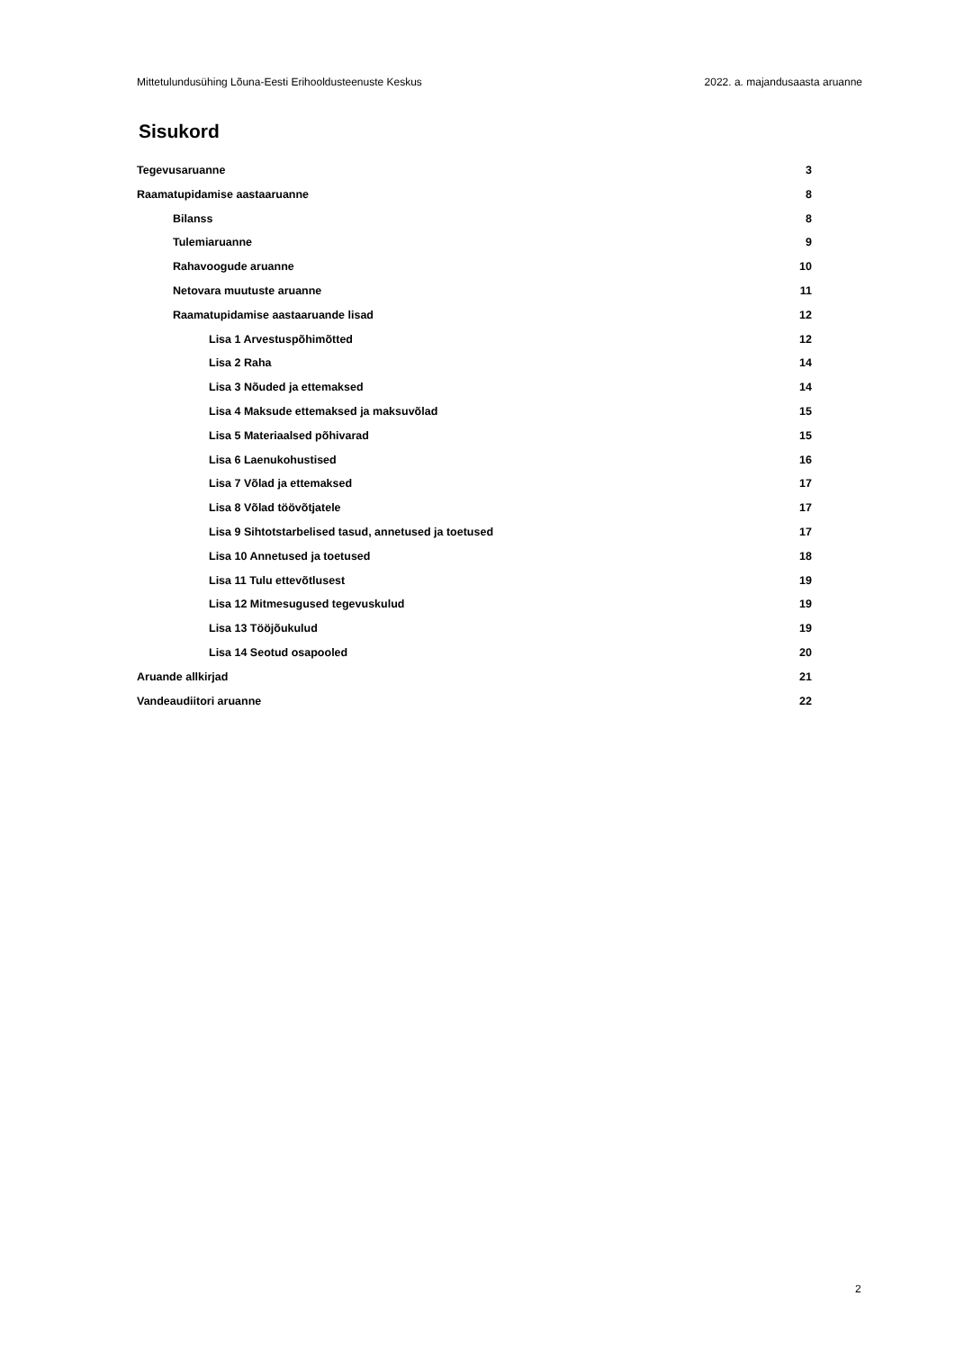Mittetulundusühing Lõuna-Eesti Erihooldusteenuste Keskus 2022. a. majandusaasta aruanne
Sisukord
Tegevusaruanne 3
Raamatupidamise aastaaruanne 8
Bilanss 8
Tulemiaruanne 9
Rahavoogude aruanne 10
Netovara muutuste aruanne 11
Raamatupidamise aastaaruande lisad 12
Lisa 1 Arvestuspõhimõtted 12
Lisa 2 Raha 14
Lisa 3 Nõuded ja ettemaksed 14
Lisa 4 Maksude ettemaksed ja maksuvõlad 15
Lisa 5 Materiaalsed põhivarad 15
Lisa 6 Laenukohustised 16
Lisa 7 Võlad ja ettemaksed 17
Lisa 8 Võlad töövõtjatele 17
Lisa 9 Sihtotstarbelised tasud, annetused ja toetused 17
Lisa 10 Annetused ja toetused 18
Lisa 11 Tulu ettevõtlusest 19
Lisa 12 Mitmesugused tegevuskulud 19
Lisa 13 Tööjõukulud 19
Lisa 14 Seotud osapooled 20
Aruande allkirjad 21
Vandeaudiitori aruanne 22
2